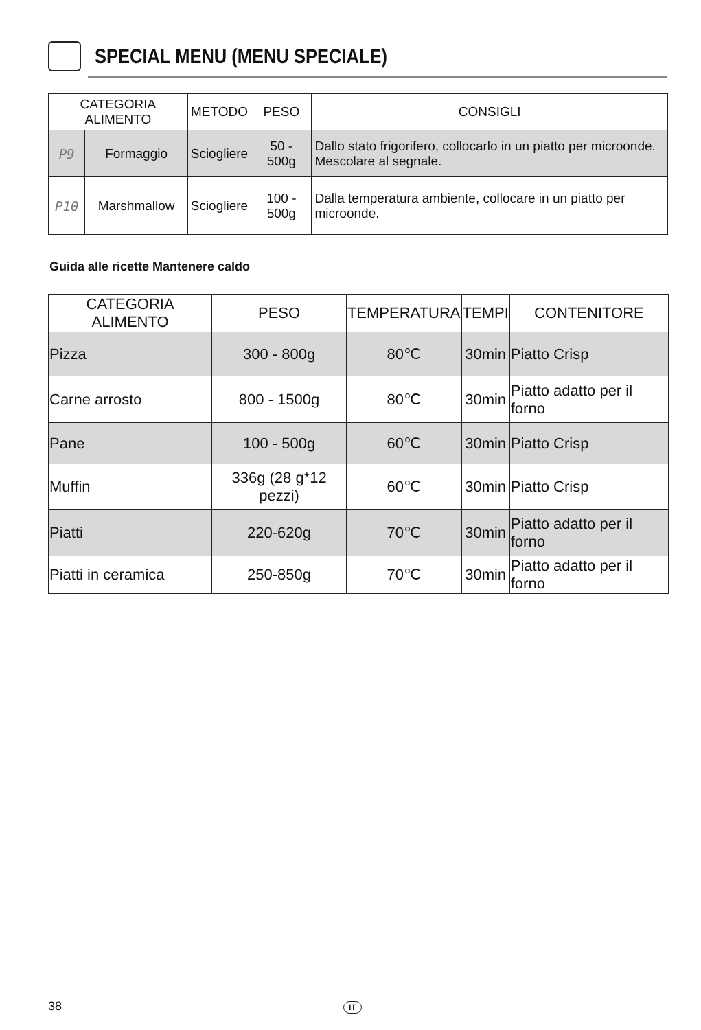SPECIAL MENU (MENU SPECIALE)
| CATEGORIA ALIMENTO | | METODO | PESO | CONSIGLI |
| --- | --- | --- | --- | --- |
| P9 | Formaggio | Sciogliere | 50 - 500g | Dallo stato frigorifero, collocarlo in un piatto per microonde. Mescolare al segnale. |
| P10 | Marshmallow | Sciogliere | 100 - 500g | Dalla temperatura ambiente, collocare in un piatto per microonde. |
Guida alle ricette Mantenere caldo
| CATEGORIA ALIMENTO | PESO | TEMPERATURA | TEMPI | CONTENITORE |
| --- | --- | --- | --- | --- |
| Pizza | 300 - 800g | 80℃ | 30min | Piatto Crisp |
| Carne arrosto | 800 - 1500g | 80℃ | 30min | Piatto adatto per il forno |
| Pane | 100 - 500g | 60℃ | 30min | Piatto Crisp |
| Muffin | 336g (28 g*12 pezzi) | 60℃ | 30min | Piatto Crisp |
| Piatti | 220-620g | 70℃ | 30min | Piatto adatto per il forno |
| Piatti in ceramica | 250-850g | 70℃ | 30min | Piatto adatto per il forno |
38 IT